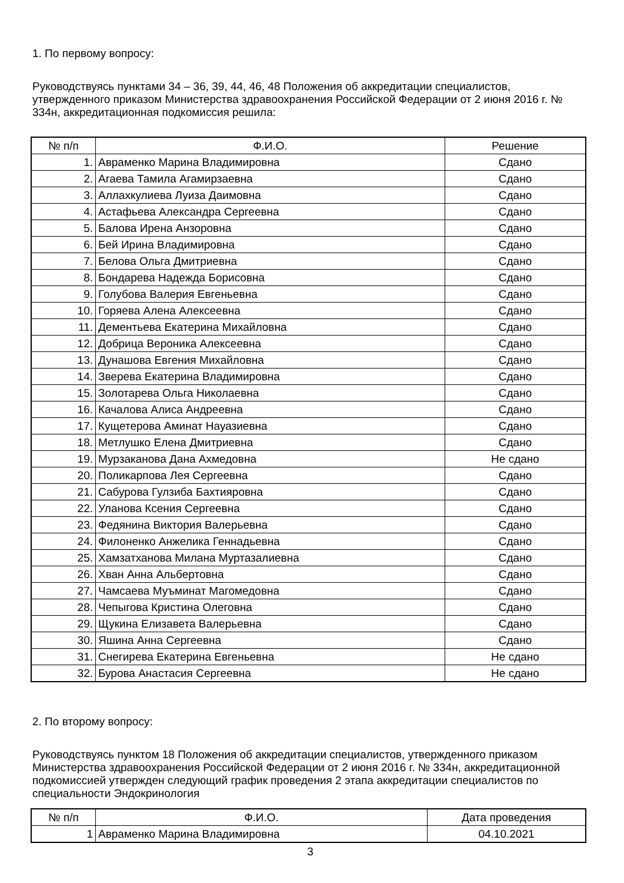1. По первому вопросу:
Руководствуясь пунктами 34 – 36, 39, 44, 46, 48 Положения об аккредитации специалистов, утвержденного приказом Министерства здравоохранения Российской Федерации от 2 июня 2016 г. № 334н, аккредитационная подкомиссия решила:
| № п/п | Ф.И.О. | Решение |
| --- | --- | --- |
| 1. | Авраменко Марина Владимировна | Сдано |
| 2. | Агаева Тамила Агамирзаевна | Сдано |
| 3. | Аллахкулиева Луиза Даимовна | Сдано |
| 4. | Астафьева Александра Сергеевна | Сдано |
| 5. | Балова Ирена Анзоровна | Сдано |
| 6. | Бей Ирина Владимировна | Сдано |
| 7. | Белова Ольга Дмитриевна | Сдано |
| 8. | Бондарева Надежда Борисовна | Сдано |
| 9. | Голубова Валерия Евгеньевна | Сдано |
| 10. | Горяева Алена Алексеевна | Сдано |
| 11. | Дементьева Екатерина Михайловна | Сдано |
| 12. | Добрица Вероника Алексеевна | Сдано |
| 13. | Дунашова Евгения Михайловна | Сдано |
| 14. | Зверева Екатерина Владимировна | Сдано |
| 15. | Золотарева Ольга Николаевна | Сдано |
| 16. | Качалова Алиса Андреевна | Сдано |
| 17. | Кущетерова Аминат Науазиевна | Сдано |
| 18. | Метлушко Елена Дмитриевна | Сдано |
| 19. | Мурзаканова Дана Ахмедовна | Не сдано |
| 20. | Поликарпова Лея Сергеевна | Сдано |
| 21. | Сабурова Гулзиба Бахтияровна | Сдано |
| 22. | Уланова Ксения Сергеевна | Сдано |
| 23. | Федянина Виктория Валерьевна | Сдано |
| 24. | Филоненко Анжелика Геннадьевна | Сдано |
| 25. | Хамзатханова Милана Муртазалиевна | Сдано |
| 26. | Хван Анна Альбертовна | Сдано |
| 27. | Чамсаева Муъминат Магомедовна | Сдано |
| 28. | Чепыгова Кристина Олеговна | Сдано |
| 29. | Щукина Елизавета Валерьевна | Сдано |
| 30. | Яшина Анна Сергеевна | Сдано |
| 31. | Снегирева Екатерина Евгеньевна | Не сдано |
| 32. | Бурова Анастасия Сергеевна | Не сдано |
2. По второму вопросу:
Руководствуясь пунктом 18 Положения об аккредитации специалистов, утвержденного приказом Министерства здравоохранения Российской Федерации от 2 июня 2016 г. № 334н, аккредитационной подкомиссией утвержден следующий график проведения 2 этапа аккредитации специалистов по специальности Эндокринология
| № п/п | Ф.И.О. | Дата проведения |
| --- | --- | --- |
| 1 | Авраменко Марина Владимировна | 04.10.2021 |
3